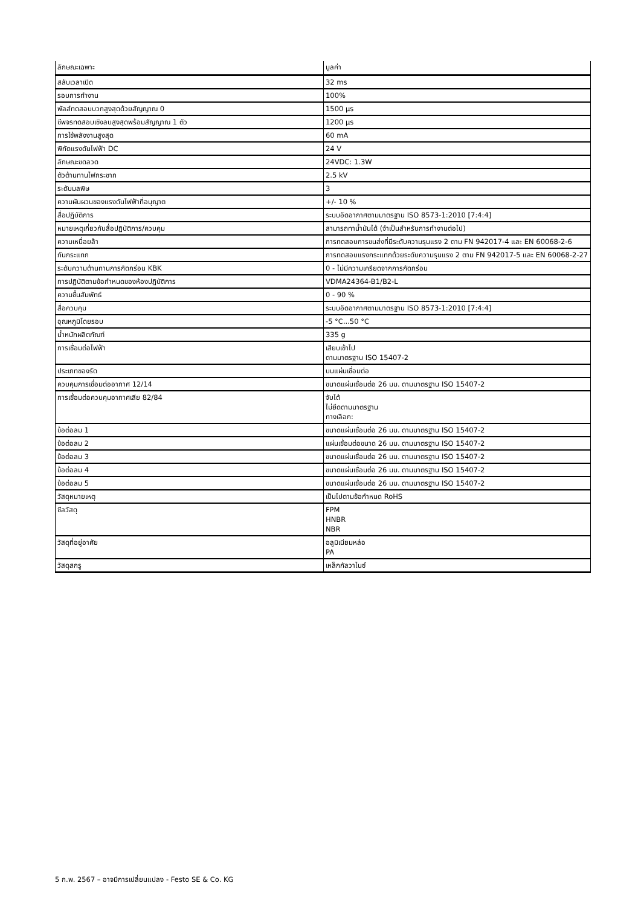| ลักษณะเฉพาะ | มูลค่า |
| --- | --- |
| สลับเวลาเปิด | 32 ms |
| รอบการทำงาน | 100% |
| พัลส์ทดสอบบวกสูงสุดด้วยสัญญาณ 0 | 1500 µs |
| ชีพจรทดสอบเชิงลบสูงสุดพร้อมสัญญาณ 1 ตัว | 1200 µs |
| การใช้พลังงานสูงสุด | 60 mA |
| พิกัดแรงดันไฟฟ้า DC | 24 V |
| ลักษณะขดลวด | 24VDC: 1.3W |
| ตัวต้านทานไฟกระชาก | 2.5 kV |
| ระดับมลพิษ | 3 |
| ความผันผวนของแรงดันไฟฟ้าที่อนุญาต | +/- 10 % |
| สื่อปฏิบัติการ | ระบบอัดอากาศตามมาตรฐาน ISO 8573-1:2010 [7:4:4] |
| หมายเหตุเกี่ยวกับสื่อปฏิบัติการ/ควบคุม | สามารถทาน้ำมันได้ (จำเป็นสำหรับการทำงานต่อไป) |
| ความเหนื่อยล้า | การทดสอบการขนส่งที่มีระดับความรุนแรง 2 ตาม FN 942017-4 และ EN 60068-2-6 |
| กันกระแทก | การทดสอบแรงกระแทกด้วยระดับความรุนแรง 2 ตาม FN 942017-5 และ EN 60068-2-27 |
| ระดับความต้านทานการกัดกร่อน KBK | 0 - ไม่มีความเครียดจากการกัดกร่อน |
| การปฏิบัติตามข้อกำหนดของห้องปฏิบัติการ | VDMA24364-B1/B2-L |
| ความชื้นสัมพัทธ์ | 0 - 90 % |
| สื่อควบคุม | ระบบอัดอากาศตามมาตรฐาน ISO 8573-1:2010 [7:4:4] |
| อุณหภูมิโดยรอบ | -5 °C...50 °C |
| น้ำหนักผลิตภัณฑ์ | 335 g |
| การเชื่อมต่อไฟฟ้า | เสียบเข้าไป ตามมาตรฐาน ISO 15407-2 |
| ประเภทของรัด | บนแผ่นเชื่อมต่อ |
| ควบคุมการเชื่อมต่ออากาศ 12/14 | ขนาดแผ่นเชื่อมต่อ 26 มม. ตามมาตรฐาน ISO 15407-2 |
| การเชื่อมต่อควบคุมอากาศเสีย 82/84 | จับได้ ไม่ยึดตามมาตรฐาน ทางเลือก: |
| ข้อต่อลม 1 | ขนาดแผ่นเชื่อมต่อ 26 มม. ตามมาตรฐาน ISO 15407-2 |
| ข้อต่อลม 2 | แผ่นเชื่อมต่อขนาด 26 มม. ตามมาตรฐาน ISO 15407-2 |
| ข้อต่อลม 3 | ขนาดแผ่นเชื่อมต่อ 26 มม. ตามมาตรฐาน ISO 15407-2 |
| ข้อต่อลม 4 | ขนาดแผ่นเชื่อมต่อ 26 มม. ตามมาตรฐาน ISO 15407-2 |
| ข้อต่อลม 5 | ขนาดแผ่นเชื่อมต่อ 26 มม. ตามมาตรฐาน ISO 15407-2 |
| วัสดุหมายเหตุ | เป็นไปตามข้อกำหนด RoHS |
| ซีลวัสดุ | FPM HNBR NBR |
| วัสดุที่อยู่อาศัย | อลูมิเนียมหล่อ PA |
| วัสดุสกรู | เหล็กกัลวาไนซ์ |
5 ก.พ. 2567 – อาจมีการเปลี่ยนแปลง - Festo SE & Co. KG